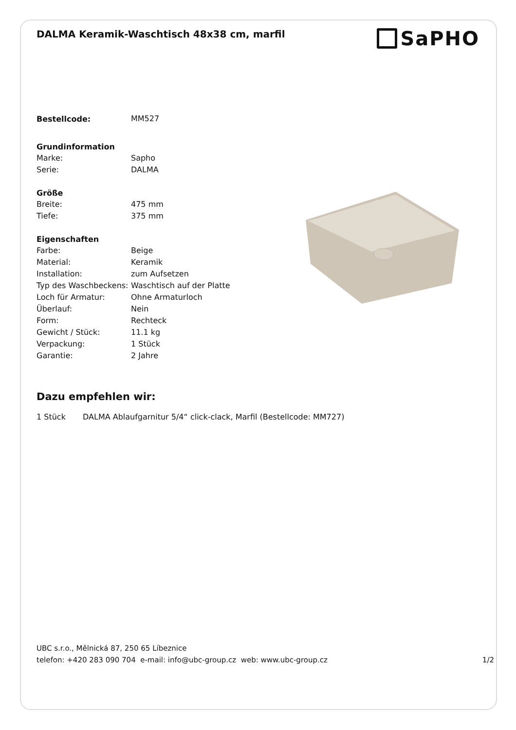DALMA Keramik-Waschtisch 48x38 cm, marfil
SaPHO
| Bestellcode: | MM527 |
| Grundinformation | |
| Marke: | Sapho |
| Serie: | DALMA |
| Größe | |
| Breite: | 475 mm |
| Tiefe: | 375 mm |
| Eigenschaften | |
| Farbe: | Beige |
| Material: | Keramik |
| Installation: | zum Aufsetzen |
| Typ des Waschbeckens: | Waschtisch auf der Platte |
| Loch für Armatur: | Ohne Armaturloch |
| Überlauf: | Nein |
| Form: | Rechteck |
| Gewicht / Stück: | 11.1 kg |
| Verpackung: | 1 Stück |
| Garantie: | 2 Jahre |
Dazu empfehlen wir:
1 Stück DALMA Ablaufgarnitur 5/4“ click-clack, Marfil (Bestellcode: MM727)
UBC s.r.o., Mělnická 87, 250 65 Líbeznice
telefon: +420 283 090 704 e-mail: info@ubc-group.cz web: www.ubc-group.cz 1/2